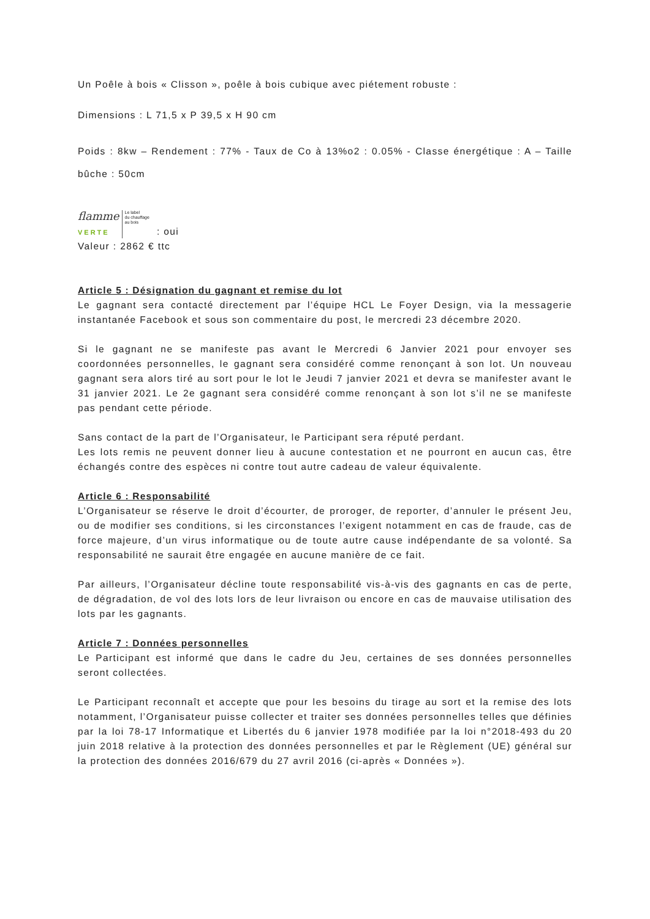Un Poêle à bois « Clisson », poêle à bois cubique avec piétement robuste :
Dimensions : L 71,5 x P 39,5 x H 90 cm
Poids : 8kw – Rendement : 77% - Taux de Co à 13%o2 : 0.05% - Classe énergétique : A – Taille bûche : 50cm
flamme
VERTE Le label
du chauffage
au bois: oui
Valeur : 2862 € ttc
Article 5 : Désignation du gagnant et remise du lot
Le gagnant sera contacté directement par l’équipe HCL Le Foyer Design, via la messagerie instantanée Facebook et sous son commentaire du post, le mercredi 23 décembre 2020.
Si le gagnant ne se manifeste pas avant le Mercredi 6 Janvier 2021 pour envoyer ses coordonnées personnelles, le gagnant sera considéré comme renonçant à son lot. Un nouveau gagnant sera alors tiré au sort pour le lot le Jeudi 7 janvier 2021 et devra se manifester avant le 31 janvier 2021. Le 2e gagnant sera considéré comme renonçant à son lot s’il ne se manifeste pas pendant cette période.
Sans contact de la part de l’Organisateur, le Participant sera réputé perdant.
Les lots remis ne peuvent donner lieu à aucune contestation et ne pourront en aucun cas, être échangés contre des espèces ni contre tout autre cadeau de valeur équivalente.
Article 6 : Responsabilité
L’Organisateur se réserve le droit d’écourter, de proroger, de reporter, d’annuler le présent Jeu, ou de modifier ses conditions, si les circonstances l’exigent notamment en cas de fraude, cas de force majeure, d’un virus informatique ou de toute autre cause indépendante de sa volonté. Sa responsabilité ne saurait être engagée en aucune manière de ce fait.
Par ailleurs, l’Organisateur décline toute responsabilité vis-à-vis des gagnants en cas de perte, de dégradation, de vol des lots lors de leur livraison ou encore en cas de mauvaise utilisation des lots par les gagnants.
Article 7 : Données personnelles
Le Participant est informé que dans le cadre du Jeu, certaines de ses données personnelles seront collectées.
Le Participant reconnaît et accepte que pour les besoins du tirage au sort et la remise des lots notamment, l’Organisateur puisse collecter et traiter ses données personnelles telles que définies par la loi 78-17 Informatique et Libertés du 6 janvier 1978 modifiée par la loi n°2018-493 du 20 juin 2018 relative à la protection des données personnelles et par le Règlement (UE) général sur la protection des données 2016/679 du 27 avril 2016 (ci-après « Données »).